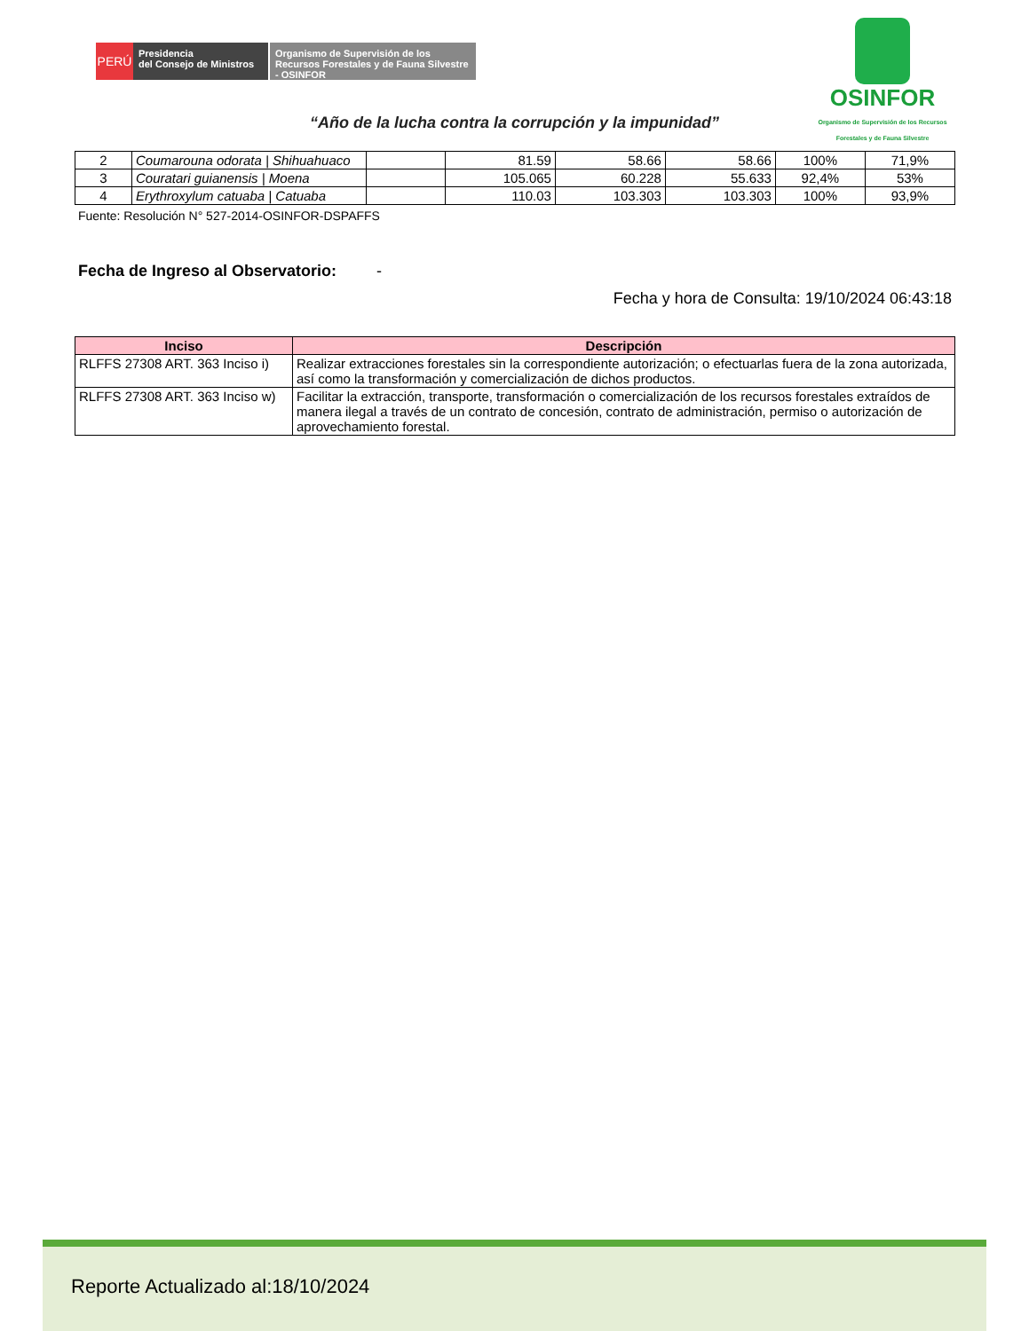PERÚ
Presidencia
del Consejo de Ministros
Organismo de Supervisión de los Recursos Forestales y de Fauna Silvestre - OSINFOR
OSINFOR
Organismo de Supervisión de los Recursos Forestales y de Fauna Silvestre
“Año de la lucha contra la corrupción y la impunidad”
| 2 | Coumarouna odorata / Shihuahuaco | | 81.59 | 58.66 | 58.66 | 100% | 71,9% |
| 3 | Couratari guianensis / Moena | | 105.065 | 60.228 | 55.633 | 92,4% | 53% |
| 4 | Erythroxylum catuaba / Catuaba | | 110.03 | 103.303 | 103.303 | 100% | 93,9% |
Fuente: Resolución N° 527-2014-OSINFOR-DSPAFFS
Fecha de Ingreso al Observatorio: -
Fecha y hora de Consulta: 19/10/2024 06:43:18
| Inciso | Descripción |
| --- | --- |
| RLFFS 27308 ART. 363 Inciso i) | Realizar extracciones forestales sin la correspondiente autorización; o efectuarlas fuera de la zona autorizada, así como la transformación y comercialización de dichos productos. |
| RLFFS 27308 ART. 363 Inciso w) | Facilitar la extracción, transporte, transformación o comercialización de los recursos forestales extraídos de manera ilegal a través de un contrato de concesión, contrato de administración, permiso o autorización de aprovechamiento forestal. |
Reporte Actualizado al:18/10/2024